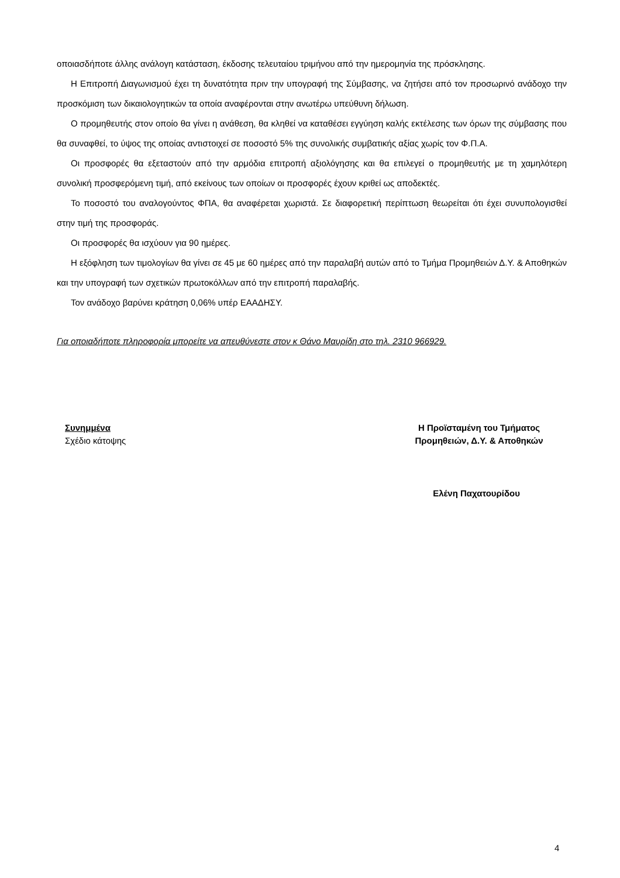οποιασδήποτε άλλης ανάλογη κατάσταση, έκδοσης τελευταίου τριμήνου από την ημερομηνία της πρόσκλησης.
Η Επιτροπή Διαγωνισμού έχει τη δυνατότητα πριν την υπογραφή της Σύμβασης, να ζητήσει από τον προσωρινό ανάδοχο την προσκόμιση των δικαιολογητικών τα οποία αναφέρονται στην ανωτέρω υπεύθυνη δήλωση.
Ο προμηθευτής στον οποίο θα γίνει η ανάθεση, θα κληθεί να καταθέσει εγγύηση καλής εκτέλεσης των όρων της σύμβασης που θα συναφθεί, το ύψος της οποίας αντιστοιχεί σε ποσοστό 5% της συνολικής συμβατικής αξίας χωρίς τον Φ.Π.Α.
Οι προσφορές θα εξεταστούν από την αρμόδια επιτροπή αξιολόγησης και θα επιλεγεί ο προμηθευτής με τη χαμηλότερη συνολική προσφερόμενη τιμή, από εκείνους των οποίων οι προσφορές έχουν κριθεί ως αποδεκτές.
Το ποσοστό του αναλογούντος ΦΠΑ, θα αναφέρεται χωριστά. Σε διαφορετική περίπτωση θεωρείται ότι έχει συνυπολογισθεί στην τιμή της προσφοράς.
Οι προσφορές θα ισχύουν για 90 ημέρες.
Η εξόφληση των τιμολογίων θα γίνει σε 45 με 60 ημέρες από την παραλαβή αυτών από το Τμήμα Προμηθειών Δ.Υ. & Αποθηκών και την υπογραφή των σχετικών πρωτοκόλλων από την επιτροπή παραλαβής.
Τον ανάδοχο βαρύνει κράτηση 0,06% υπέρ ΕΑΑΔΗΣΥ.
Για οποιαδήποτε πληροφορία μπορείτε να απευθύνεστε στον κ Θάνο Μαυρίδη στο τηλ. 2310 966929.
Συνημμένα
Σχέδιο κάτοψης
Η Προϊσταμένη του Τμήματος
Προμηθειών, Δ.Υ. & Αποθηκών
Ελένη Παχατουρίδου
4